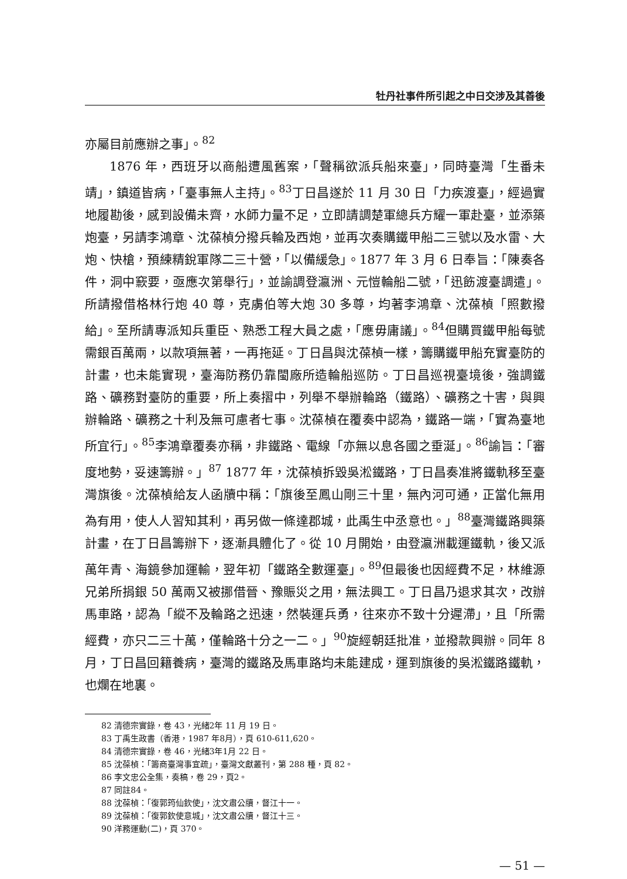牡丹社事件所引起之中日交涉及其善後
亦屬目前應辦之事」。<sup>82</sup>
1876 年，西班牙以商船遭風舊案，「聲稱欲派兵船來臺」，同時臺灣「生番未靖」，鎮道皆病，「臺事無人主持」。<sup>83</sup>丁日昌遂於 11 月 30 日「力疾渡臺」，經過實地履勘後，感到設備未齊，水師力量不足，立即請調楚軍總兵方耀一軍赴臺，並添築炮臺，另請李鴻章、沈葆楨分撥兵輪及西炮，並再次奏購鐵甲船二三號以及水雷、大炮、快槍，預練精銳軍隊二三十營，「以備緩急」。1877 年 3 月 6 日奉旨：「陳奏各件，洞中窾要，亟應次第舉行」，並諭調登瀛洲、元愷輪船二號，「迅飭渡臺調遣」。所請撥借格林行炮 40 尊，克虜伯等大炮 30 多尊，均著李鴻章、沈葆楨「照數撥給」。至所請專派知兵重臣、熟悉工程大員之處，「應毋庸議」。<sup>84</sup>但購買鐵甲船每號需銀百萬兩，以款項無著，一再拖延。丁日昌與沈葆楨一樣，籌購鐵甲船充實臺防的計畫，也未能實現，臺海防務仍靠閩廠所造輪船巡防。丁日昌巡視臺境後，強調鐵路、礦務對臺防的重要，所上奏摺中，列舉不舉辦輪路（鐵路）、礦務之十害，與興辦輪路、礦務之十利及無可慮者七事。沈葆楨在覆奏中認為，鐵路一端，「實為臺地所宜行」。<sup>85</sup>李鴻章覆奏亦稱，非鐵路、電線「亦無以息各國之垂涎」。<sup>86</sup>諭旨：「審度地勢，妥速籌辦。」<sup>87</sup> 1877 年，沈葆楨拆毀吳淞鐵路，丁日昌奏准將鐵軌移至臺灣旗後。沈葆楨給友人函牘中稱：「旗後至鳳山剛三十里，無內河可通，正當化無用為有用，使人人習知其利，再另做一條達郡城，此禹生中丞意也。」<sup>88</sup>臺灣鐵路興築計畫，在丁日昌籌辦下，逐漸具體化了。從 10 月開始，由登瀛洲載運鐵軌，後又派萬年青、海鏡參加運輸，翌年初「鐵路全數運臺」。<sup>89</sup>但最後也因經費不足，林維源兄弟所捐銀 50 萬兩又被挪借晉、豫賑災之用，無法興工。丁日昌乃退求其次，改辦馬車路，認為「縱不及輪路之迅速，然裝運兵勇，往來亦不致十分遲滯」，且「所需經費，亦只二三十萬，僅輪路十分之一二。」<sup>90</sup>旋經朝廷批准，並撥款興辦。同年 8 月，丁日昌回籍養病，臺灣的鐵路及馬車路均未能建成，運到旗後的吳淞鐵路鐵軌，也爛在地裏。
82 清德宗實錄，卷 43，光緒2年 11 月 19 日。
83 丁禹生政書（香港，1987 年8月），頁 610-611,620。
84 清德宗實錄，卷 46，光緒3年1月 22 日。
85 沈葆楨：「籌商臺灣事宜疏」，臺灣文獻叢刊，第 288 種，頁 82。
86 李文忠公全集，奏稿，卷 29，頁2。
87 同註84。
88 沈葆楨：「復郭筠仙欽使」，沈文肅公牘，督江十一。
89 沈葆楨：「復郭欽使意城」，沈文肅公牘，督江十三。
90 洋務運動(二)，頁 370。
— 51 —